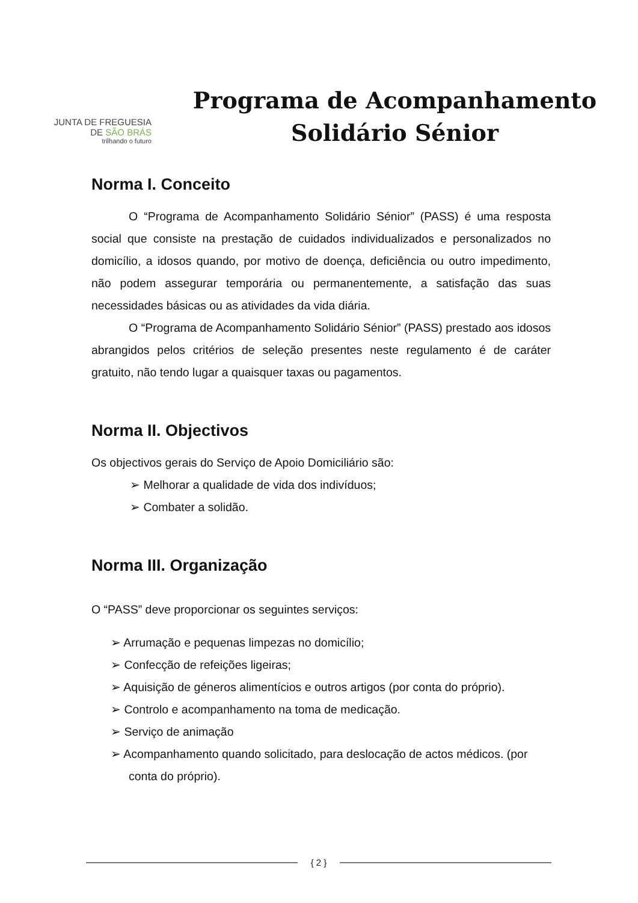JUNTA DE FREGUESIA
DE SÃO BRÁS
trilhando o futuro
Programa de Acompanhamento
Solidário Sénior
Norma I. Conceito
O “Programa de Acompanhamento Solidário Sénior” (PASS) é uma resposta social que consiste na prestação de cuidados individualizados e personalizados no domicílio, a idosos quando, por motivo de doença, deficiência ou outro impedimento, não podem assegurar temporária ou permanentemente, a satisfação das suas necessidades básicas ou as atividades da vida diária.
O “Programa de Acompanhamento Solidário Sénior” (PASS) prestado aos idosos abrangidos pelos critérios de seleção presentes neste regulamento é de caráter gratuito, não tendo lugar a quaisquer taxas ou pagamentos.
Norma II. Objectivos
Os objectivos gerais do Serviço de Apoio Domiciliário são:
➢ Melhorar a qualidade de vida dos indivíduos;
➢ Combater a solidão.
Norma III. Organização
O “PASS” deve proporcionar os seguintes serviços:
➢ Arrumação e pequenas limpezas no domicílio;
➢ Confecção de refeições ligeiras;
➢ Aquisição de géneros alimentícios e outros artigos (por conta do próprio).
➢ Controlo e acompanhamento na toma de medicação.
➢ Serviço de animação
➢ Acompanhamento quando solicitado, para deslocação de actos médicos. (por conta do próprio).
{ 2 }